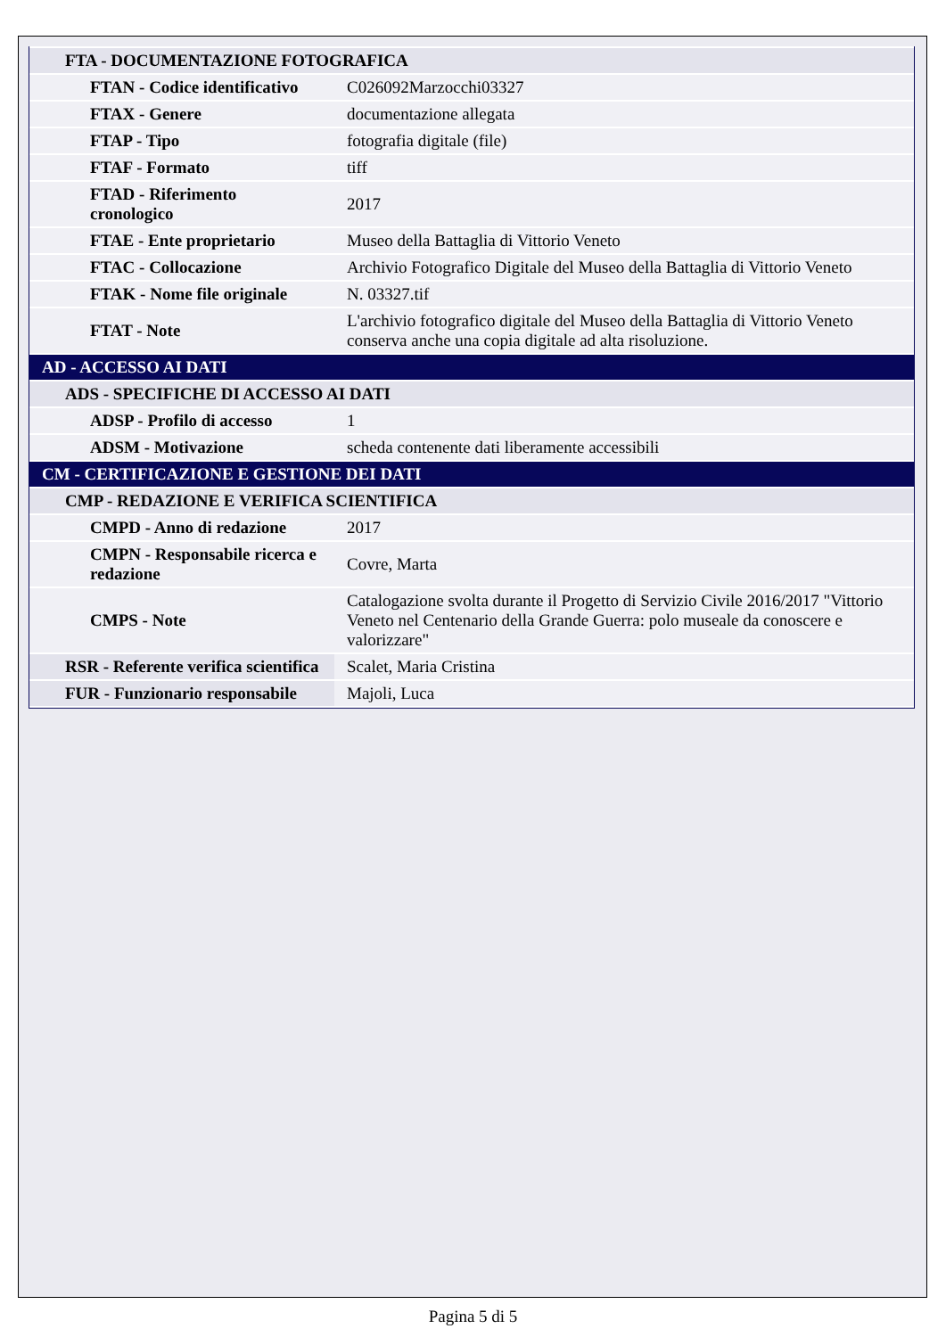| FTA - DOCUMENTAZIONE FOTOGRAFICA | |
| FTAN - Codice identificativo | C026092Marzocchi03327 |
| FTAX - Genere | documentazione allegata |
| FTAP - Tipo | fotografia digitale (file) |
| FTAF - Formato | tiff |
| FTAD - Riferimento cronologico | 2017 |
| FTAE - Ente proprietario | Museo della Battaglia di Vittorio Veneto |
| FTAC - Collocazione | Archivio Fotografico Digitale del Museo della Battaglia di Vittorio Veneto |
| FTAK - Nome file originale | N. 03327.tif |
| FTAT - Note | L'archivio fotografico digitale del Museo della Battaglia di Vittorio Veneto conserva anche una copia digitale ad alta risoluzione. |
| AD - ACCESSO AI DATI | |
| ADS - SPECIFICHE DI ACCESSO AI DATI | |
| ADSP - Profilo di accesso | 1 |
| ADSM - Motivazione | scheda contenente dati liberamente accessibili |
| CM - CERTIFICAZIONE E GESTIONE DEI DATI | |
| CMP - REDAZIONE E VERIFICA SCIENTIFICA | |
| CMPD - Anno di redazione | 2017 |
| CMPN - Responsabile ricerca e redazione | Covre, Marta |
| CMPS - Note | Catalogazione svolta durante il Progetto di Servizio Civile 2016/2017 "Vittorio Veneto nel Centenario della Grande Guerra: polo museale da conoscere e valorizzare" |
| RSR - Referente verifica scientifica | Scalet, Maria Cristina |
| FUR - Funzionario responsabile | Majoli, Luca |
Pagina 5 di 5